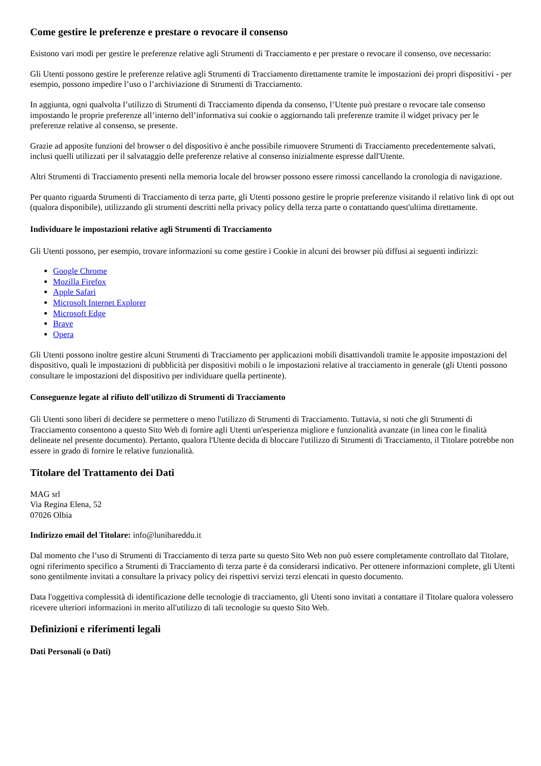Come gestire le preferenze e prestare o revocare il consenso
Esistono vari modi per gestire le preferenze relative agli Strumenti di Tracciamento e per prestare o revocare il consenso, ove necessario:
Gli Utenti possono gestire le preferenze relative agli Strumenti di Tracciamento direttamente tramite le impostazioni dei propri dispositivi - per esempio, possono impedire l’uso o l’archiviazione di Strumenti di Tracciamento.
In aggiunta, ogni qualvolta l’utilizzo di Strumenti di Tracciamento dipenda da consenso, l’Utente può prestare o revocare tale consenso impostando le proprie preferenze all’interno dell’informativa sui cookie o aggiornando tali preferenze tramite il widget privacy per le preferenze relative al consenso, se presente.
Grazie ad apposite funzioni del browser o del dispositivo è anche possibile rimuovere Strumenti di Tracciamento precedentemente salvati, inclusi quelli utilizzati per il salvataggio delle preferenze relative al consenso inizialmente espresse dall'Utente.
Altri Strumenti di Tracciamento presenti nella memoria locale del browser possono essere rimossi cancellando la cronologia di navigazione.
Per quanto riguarda Strumenti di Tracciamento di terza parte, gli Utenti possono gestire le proprie preferenze visitando il relativo link di opt out (qualora disponibile), utilizzando gli strumenti descritti nella privacy policy della terza parte o contattando quest'ultima direttamente.
Individuare le impostazioni relative agli Strumenti di Tracciamento
Gli Utenti possono, per esempio, trovare informazioni su come gestire i Cookie in alcuni dei browser più diffusi ai seguenti indirizzi:
Google Chrome
Mozilla Firefox
Apple Safari
Microsoft Internet Explorer
Microsoft Edge
Brave
Opera
Gli Utenti possono inoltre gestire alcuni Strumenti di Tracciamento per applicazioni mobili disattivandoli tramite le apposite impostazioni del dispositivo, quali le impostazioni di pubblicità per dispositivi mobili o le impostazioni relative al tracciamento in generale (gli Utenti possono consultare le impostazioni del dispositivo per individuare quella pertinente).
Conseguenze legate al rifiuto dell'utilizzo di Strumenti di Tracciamento
Gli Utenti sono liberi di decidere se permettere o meno l'utilizzo di Strumenti di Tracciamento. Tuttavia, si noti che gli Strumenti di Tracciamento consentono a questo Sito Web di fornire agli Utenti un'esperienza migliore e funzionalità avanzate (in linea con le finalità delineate nel presente documento). Pertanto, qualora l'Utente decida di bloccare l'utilizzo di Strumenti di Tracciamento, il Titolare potrebbe non essere in grado di fornire le relative funzionalità.
Titolare del Trattamento dei Dati
MAG srl
Via Regina Elena, 52
07026 Olbia
Indirizzo email del Titolare: info@lunibareddu.it
Dal momento che l’uso di Strumenti di Tracciamento di terza parte su questo Sito Web non può essere completamente controllato dal Titolare, ogni riferimento specifico a Strumenti di Tracciamento di terza parte è da considerarsi indicativo. Per ottenere informazioni complete, gli Utenti sono gentilmente invitati a consultare la privacy policy dei rispettivi servizi terzi elencati in questo documento.
Data l'oggettiva complessità di identificazione delle tecnologie di tracciamento, gli Utenti sono invitati a contattare il Titolare qualora volessero ricevere ulteriori informazioni in merito all'utilizzo di tali tecnologie su questo Sito Web.
Definizioni e riferimenti legali
Dati Personali (o Dati)